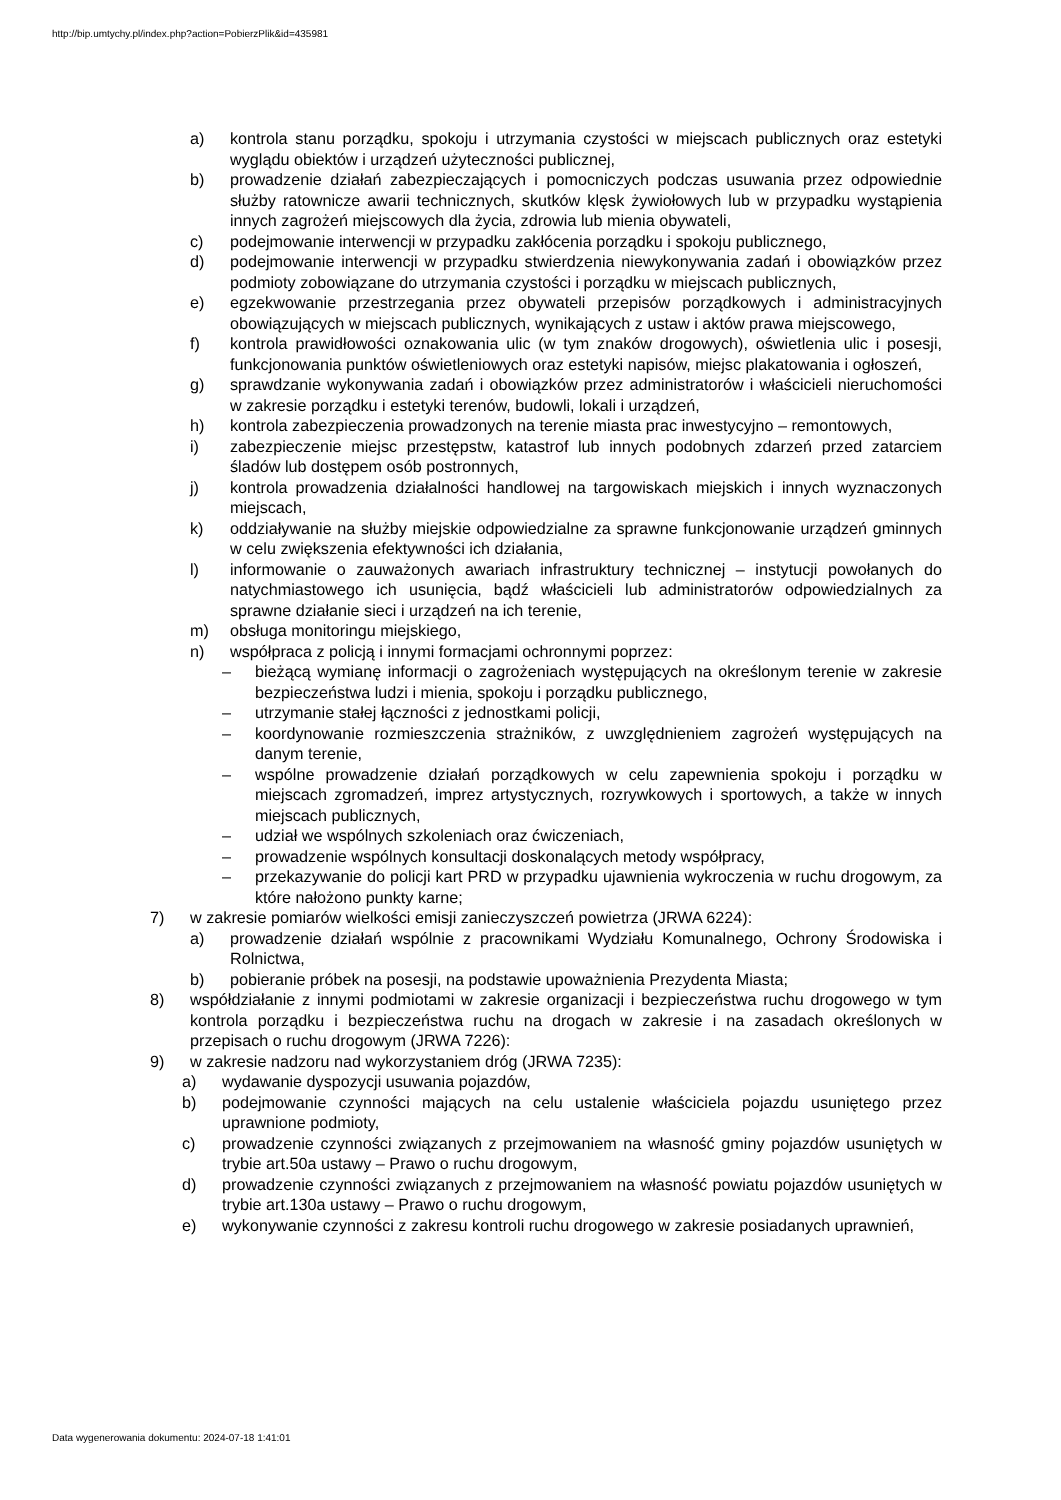http://bip.umtychy.pl/index.php?action=PobierzPlik&id=435981
a) kontrola stanu porządku, spokoju i utrzymania czystości w miejscach publicznych oraz estetyki wyglądu obiektów i urządzeń użyteczności publicznej,
b) prowadzenie działań zabezpieczających i pomocniczych podczas usuwania przez odpowiednie służby ratownicze awarii technicznych, skutków klęsk żywiołowych lub w przypadku wystąpienia innych zagrożeń miejscowych dla życia, zdrowia lub mienia obywateli,
c) podejmowanie interwencji w przypadku zakłócenia porządku i spokoju publicznego,
d) podejmowanie interwencji w przypadku stwierdzenia niewykonywania zadań i obowiązków przez podmioty zobowiązane do utrzymania czystości i porządku w miejscach publicznych,
e) egzekwowanie przestrzegania przez obywateli przepisów porządkowych i administracyjnych obowiązujących w miejscach publicznych, wynikających z ustaw i aktów prawa miejscowego,
f) kontrola prawidłowości oznakowania ulic (w tym znaków drogowych), oświetlenia ulic i posesji, funkcjonowania punktów oświetleniowych oraz estetyki napisów, miejsc plakatowania i ogłoszeń,
g) sprawdzanie wykonywania zadań i obowiązków przez administratorów i właścicieli nieruchomości w zakresie porządku i estetyki terenów, budowli, lokali i urządzeń,
h) kontrola zabezpieczenia prowadzonych na terenie miasta prac inwestycyjno – remontowych,
i) zabezpieczenie miejsc przestępstw, katastrof lub innych podobnych zdarzeń przed zatarciem śladów lub dostępem osób postronnych,
j) kontrola prowadzenia działalności handlowej na targowiskach miejskich i innych wyznaczonych miejscach,
k) oddziaływanie na służby miejskie odpowiedzialne za sprawne funkcjonowanie urządzeń gminnych w celu zwiększenia efektywności ich działania,
l) informowanie o zauważonych awariach infrastruktury technicznej – instytucji powołanych do natychmiastowego ich usunięcia, bądź właścicieli lub administratorów odpowiedzialnych za sprawne działanie sieci i urządzeń na ich terenie,
m) obsługa monitoringu miejskiego,
n) współpraca z policją i innymi formacjami ochronnymi poprzez:
– bieżącą wymianę informacji o zagrożeniach występujących na określonym terenie w zakresie bezpieczeństwa ludzi i mienia, spokoju i porządku publicznego,
– utrzymanie stałej łączności z jednostkami policji,
– koordynowanie rozmieszczenia strażników, z uwzględnieniem zagrożeń występujących na danym terenie,
– wspólne prowadzenie działań porządkowych w celu zapewnienia spokoju i porządku w miejscach zgromadzeń, imprez artystycznych, rozrywkowych i sportowych, a także w innych miejscach publicznych,
– udział we wspólnych szkoleniach oraz ćwiczeniach,
– prowadzenie wspólnych konsultacji doskonalących metody współpracy,
– przekazywanie do policji kart PRD w przypadku ujawnienia wykroczenia w ruchu drogowym, za które nałożono punkty karne;
7) w zakresie pomiarów wielkości emisji zanieczyszczeń powietrza (JRWA 6224):
a) prowadzenie działań wspólnie z pracownikami Wydziału Komunalnego, Ochrony Środowiska i Rolnictwa,
b) pobieranie próbek na posesji, na podstawie upoważnienia Prezydenta Miasta;
8) współdziałanie z innymi podmiotami w zakresie organizacji i bezpieczeństwa ruchu drogowego w tym kontrola porządku i bezpieczeństwa ruchu na drogach w zakresie i na zasadach określonych w przepisach o ruchu drogowym (JRWA 7226):
9) w zakresie nadzoru nad wykorzystaniem dróg (JRWA 7235):
a) wydawanie dyspozycji usuwania pojazdów,
b) podejmowanie czynności mających na celu ustalenie właściciela pojazdu usuniętego przez uprawnione podmioty,
c) prowadzenie czynności związanych z przejmowaniem na własność gminy pojazdów usuniętych w trybie art.50a ustawy – Prawo o ruchu drogowym,
d) prowadzenie czynności związanych z przejmowaniem na własność powiatu pojazdów usuniętych w trybie art.130a ustawy – Prawo o ruchu drogowym,
e) wykonywanie czynności z zakresu kontroli ruchu drogowego w zakresie posiadanych uprawnień,
Data wygenerowania dokumentu: 2024-07-18 1:41:01